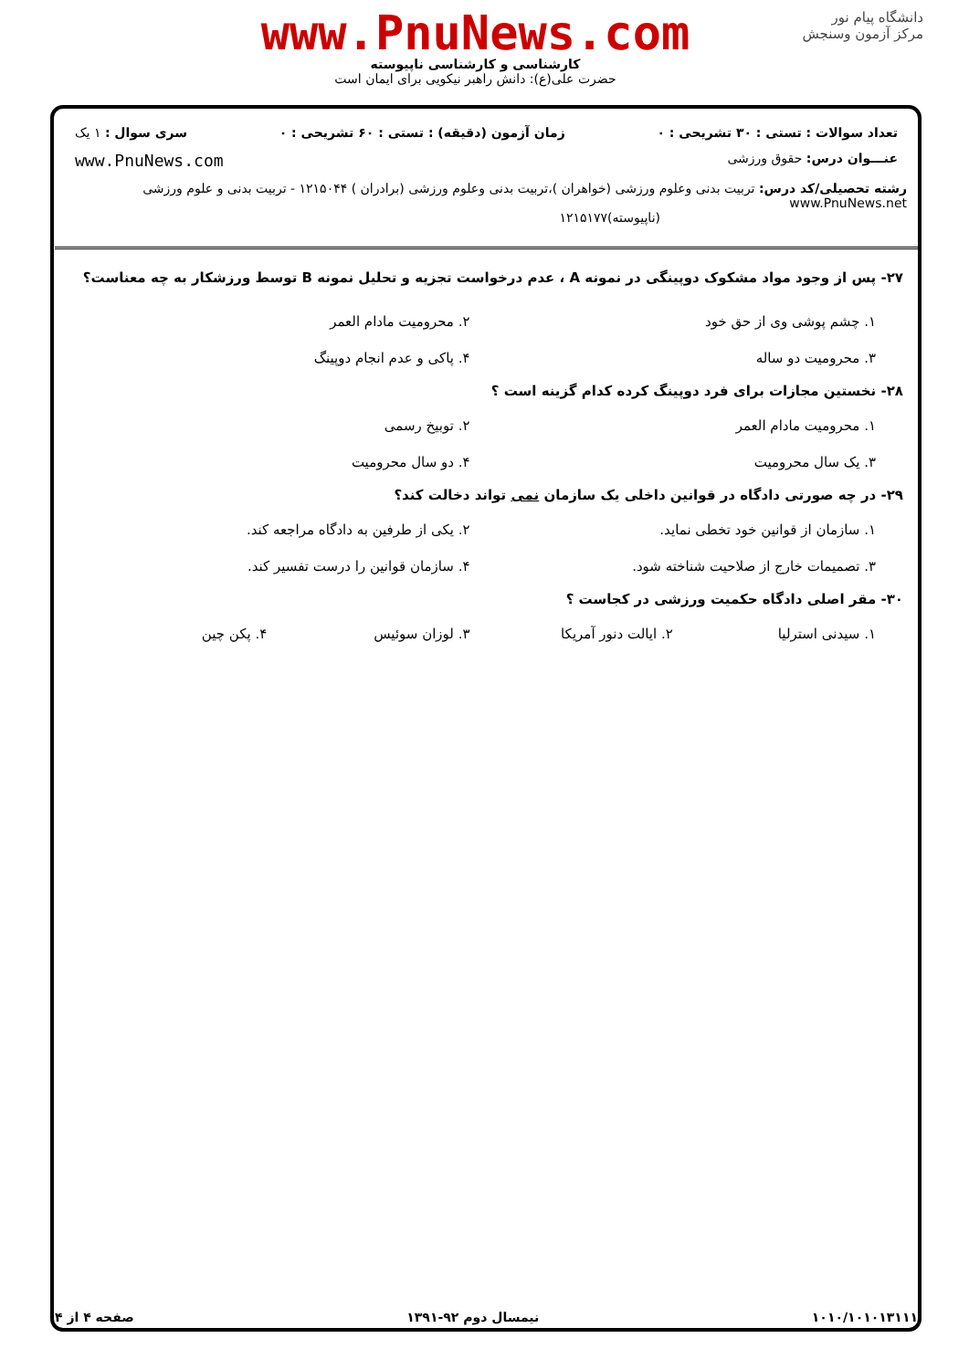دانشگاه پیام نور
مرکز آزمون وسنجش
www.PnuNews.com
کارشناسی و کارشناسی ناپیوسته
حضرت علی(ع): دانش راهبر نیکویی برای ایمان است
تعداد سوالات : تستی : ۳۰ تشریحی : ۰ زمان آزمون (دقیقه) : تستی : ۶۰ تشریحی : ۰ سری سوال : ۱ یک
عنـــوان درس: حقوق ورزشی www.PnuNews.com
رشته تحصیلی/کد درس: تربیت بدنی وعلوم ورزشی (خواهران )،تربیت بدنی وعلوم ورزشی (برادران ) ۱۲۱۵۰۴۴ - تربیت بدنی و علوم ورزشی www.PnuNews.net
(ناپیوسته)۱۲۱۵۱۷۷
۲۷- پس از وجود مواد مشکوک دوپینگی در نمونه A ، عدم درخواست تجزیه و تحلیل نمونه B توسط ورزشکار به چه معناست؟
۱. چشم پوشی وی از حق خود ۲. محرومیت مادام العمر ۳. محرومیت دو ساله ۴. پاکی و عدم انجام دوپینگ
۲۸- نخستین مجازات برای فرد دوپینگ کرده کدام گزینه است ؟
۱. محرومیت مادام العمر ۲. توبیخ رسمی ۳. یک سال محرومیت ۴. دو سال محرومیت
۲۹- در چه صورتی دادگاه در قوانین داخلی یک سازمان نمی تواند دخالت کند؟
۱. سازمان از قوانین خود تخطی نماید. ۲. یکی از طرفین به دادگاه مراجعه کند. ۳. تصمیمات خارج از صلاحیت شناخته شود. ۴. سازمان قوانین را درست تفسیر کند.
۳۰- مقر اصلی دادگاه حکمیت ورزشی در کجاست ؟
۱. سیدنی استرلیا ۲. ایالت دنور آمریکا ۳. لوزان سوئیس ۴. پکن چین
۱۰۱۰/۱۰۱۰۱۳۱۱۱ نیمسال دوم ۹۲-۱۳۹۱ صفحه ۴ از ۴